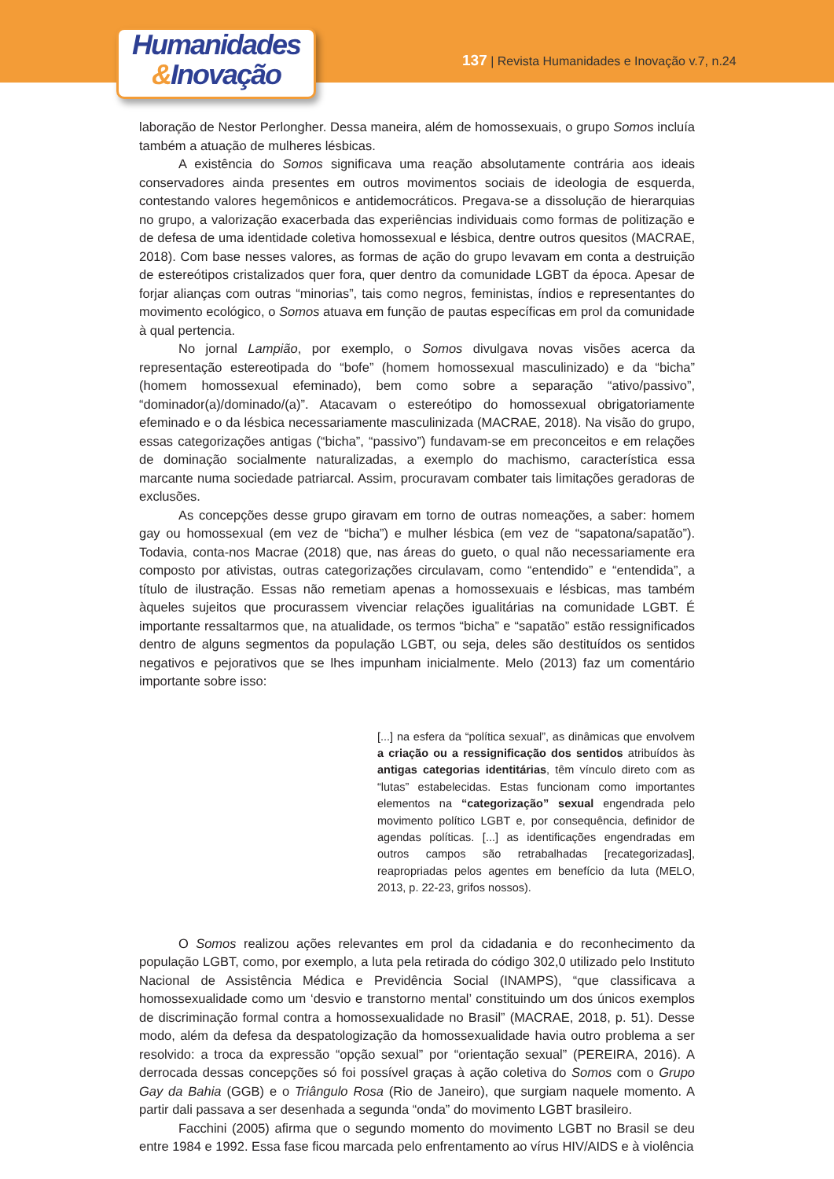Humanidades
&Inovação
137 | Revista Humanidades e Inovação v.7, n.24
laboração de Nestor Perlongher. Dessa maneira, além de homossexuais, o grupo Somos incluía também a atuação de mulheres lésbicas.
A existência do Somos significava uma reação absolutamente contrária aos ideais conservadores ainda presentes em outros movimentos sociais de ideologia de esquerda, contestando valores hegemônicos e antidemocráticos. Pregava-se a dissolução de hierarquias no grupo, a valorização exacerbada das experiências individuais como formas de politização e de defesa de uma identidade coletiva homossexual e lésbica, dentre outros quesitos (MACRAE, 2018). Com base nesses valores, as formas de ação do grupo levavam em conta a destruição de estereótipos cristalizados quer fora, quer dentro da comunidade LGBT da época. Apesar de forjar alianças com outras “minorias”, tais como negros, feministas, índios e representantes do movimento ecológico, o Somos atuava em função de pautas específicas em prol da comunidade à qual pertencia.
No jornal Lampião, por exemplo, o Somos divulgava novas visões acerca da representação estereotipada do “bofe” (homem homossexual masculinizado) e da “bicha” (homem homossexual efeminado), bem como sobre a separação “ativo/passivo”, “dominador(a)/dominado/(a)”. Atacavam o estereótipo do homossexual obrigatoriamente efeminado e o da lésbica necessariamente masculinizada (MACRAE, 2018). Na visão do grupo, essas categorizações antigas (“bicha”, “passivo”) fundavam-se em preconceitos e em relações de dominação socialmente naturalizadas, a exemplo do machismo, característica essa marcante numa sociedade patriarcal. Assim, procuravam combater tais limitações geradoras de exclusões.
As concepções desse grupo giravam em torno de outras nomeações, a saber: homem gay ou homossexual (em vez de “bicha”) e mulher lésbica (em vez de “sapatona/sapatão”). Todavia, conta-nos Macrae (2018) que, nas áreas do gueto, o qual não necessariamente era composto por ativistas, outras categorizações circulavam, como “entendido” e “entendida”, a título de ilustração. Essas não remetiam apenas a homossexuais e lésbicas, mas também àqueles sujeitos que procurassem vivenciar relações igualitárias na comunidade LGBT. É importante ressaltarmos que, na atualidade, os termos “bicha” e “sapatão” estão ressignificados dentro de alguns segmentos da população LGBT, ou seja, deles são destituídos os sentidos negativos e pejorativos que se lhes impunham inicialmente. Melo (2013) faz um comentário importante sobre isso:
[...] na esfera da “política sexual”, as dinâmicas que envolvem a criação ou a ressignificação dos sentidos atribuídos às antigas categorias identitárias, têm vínculo direto com as “lutas” estabelecidas. Estas funcionam como importantes elementos na “categorização” sexual engendrada pelo movimento político LGBT e, por consequência, definidor de agendas políticas. [...] as identificações engendradas em outros campos são retrabalhadas [recategorizadas], reapropriadas pelos agentes em benefício da luta (MELO, 2013, p. 22-23, grifos nossos).
O Somos realizou ações relevantes em prol da cidadania e do reconhecimento da população LGBT, como, por exemplo, a luta pela retirada do código 302,0 utilizado pelo Instituto Nacional de Assistência Médica e Previdência Social (INAMPS), “que classificava a homossexualidade como um ‘desvio e transtorno mental’ constituindo um dos únicos exemplos de discriminação formal contra a homossexualidade no Brasil” (MACRAE, 2018, p. 51). Desse modo, além da defesa da despatologização da homossexualidade havia outro problema a ser resolvido: a troca da expressão “opção sexual” por “orientação sexual” (PEREIRA, 2016). A derrocada dessas concepções só foi possível graças à ação coletiva do Somos com o Grupo Gay da Bahia (GGB) e o Triângulo Rosa (Rio de Janeiro), que surgiam naquele momento. A partir dali passava a ser desenhada a segunda “onda” do movimento LGBT brasileiro.
Facchini (2005) afirma que o segundo momento do movimento LGBT no Brasil se deu entre 1984 e 1992. Essa fase ficou marcada pelo enfrentamento ao vírus HIV/AIDS e à violência